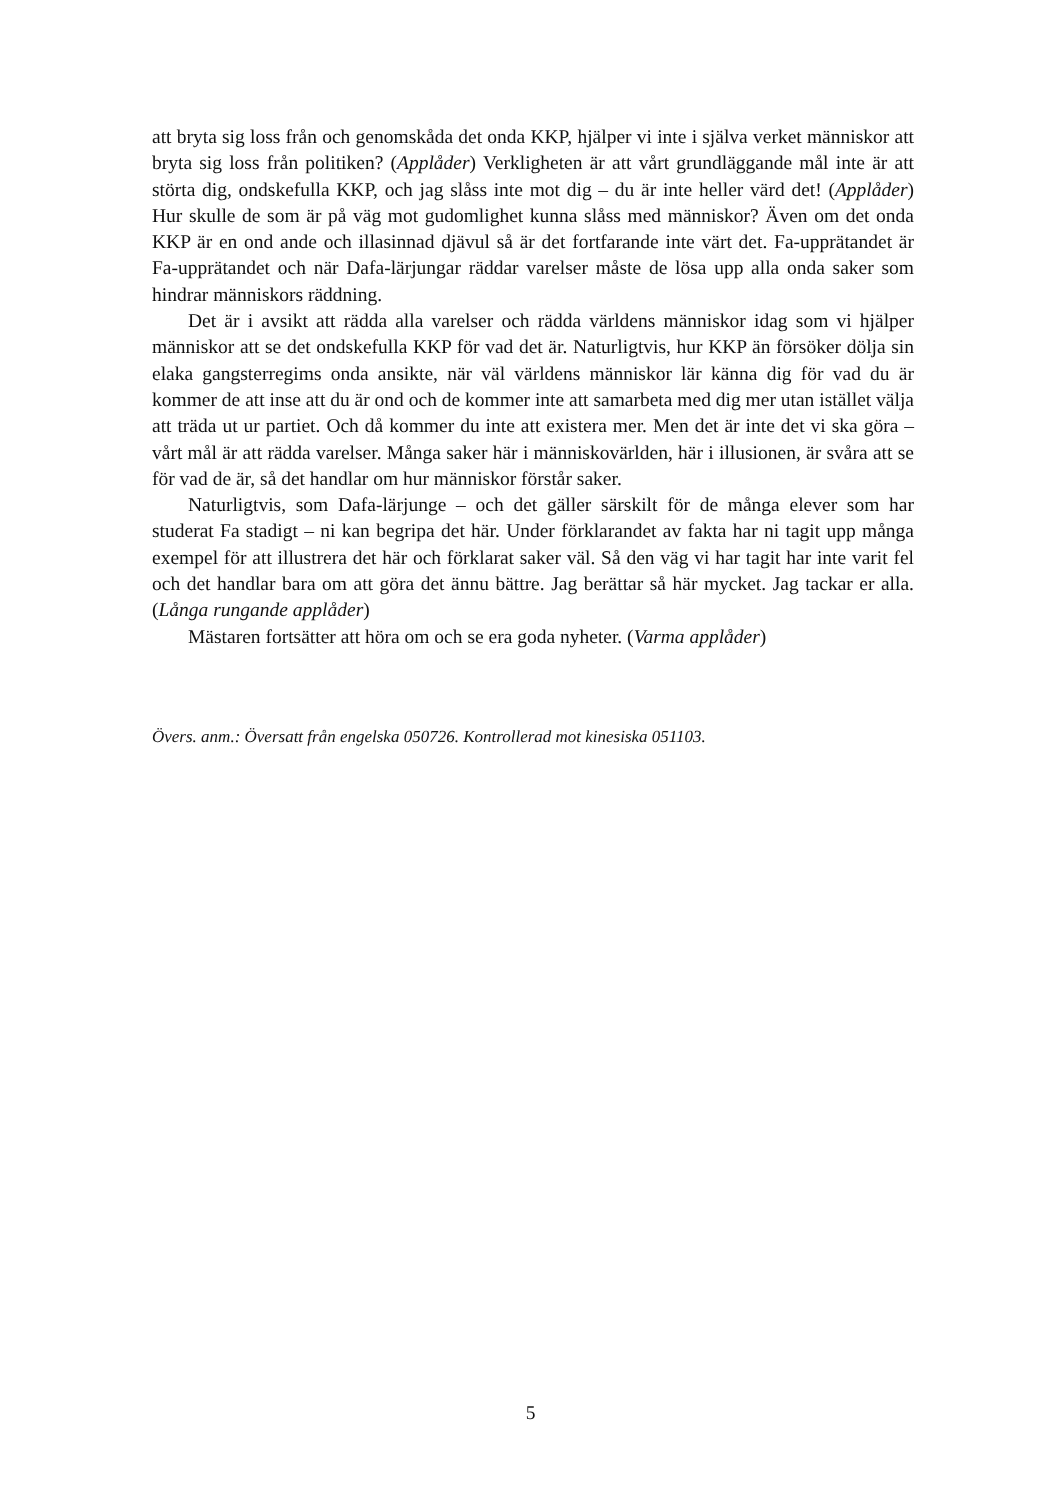att bryta sig loss från och genomskåda det onda KKP, hjälper vi inte i själva verket människor att bryta sig loss från politiken? (Applåder) Verkligheten är att vårt grundläggande mål inte är att störta dig, ondskefulla KKP, och jag slåss inte mot dig – du är inte heller värd det! (Applåder) Hur skulle de som är på väg mot gudomlighet kunna slåss med människor? Även om det onda KKP är en ond ande och illasinnad djävul så är det fortfarande inte värt det. Fa-upprätandet är Fa-upprätandet och när Dafa-lärjungar räddar varelser måste de lösa upp alla onda saker som hindrar människors räddning.
Det är i avsikt att rädda alla varelser och rädda världens människor idag som vi hjälper människor att se det ondskefulla KKP för vad det är. Naturligtvis, hur KKP än försöker dölja sin elaka gangsterregims onda ansikte, när väl världens människor lär känna dig för vad du är kommer de att inse att du är ond och de kommer inte att samarbeta med dig mer utan istället välja att träda ut ur partiet. Och då kommer du inte att existera mer. Men det är inte det vi ska göra – vårt mål är att rädda varelser. Många saker här i människovärlden, här i illusionen, är svåra att se för vad de är, så det handlar om hur människor förstår saker.
Naturligtvis, som Dafa-lärjunge – och det gäller särskilt för de många elever som har studerat Fa stadigt – ni kan begripa det här. Under förklarandet av fakta har ni tagit upp många exempel för att illustrera det här och förklarat saker väl. Så den väg vi har tagit har inte varit fel och det handlar bara om att göra det ännu bättre. Jag berättar så här mycket. Jag tackar er alla. (Långa rungande applåder)
Mästaren fortsätter att höra om och se era goda nyheter. (Varma applåder)
Övers. anm.: Översatt från engelska 050726. Kontrollerad mot kinesiska 051103.
5